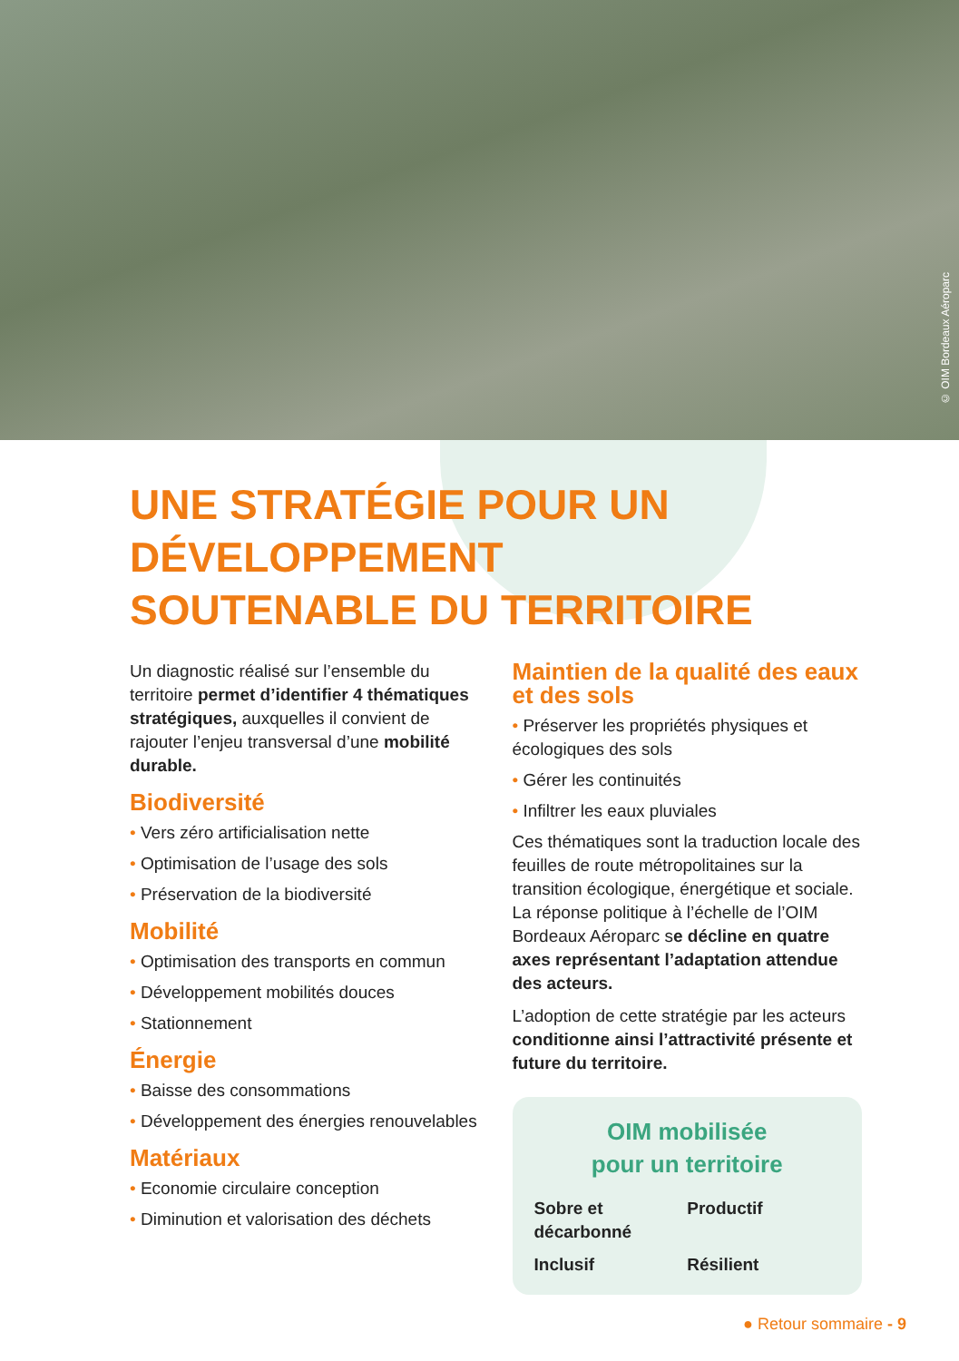© OIM Bordeaux Aéroparc
UNE STRATÉGIE POUR UN DÉVELOPPEMENT
SOUTENABLE DU TERRITOIRE
Un diagnostic réalisé sur l’ensemble du territoire permet d’identifier 4 thématiques stratégiques, auxquelles il convient de rajouter l’enjeu transversal d’une mobilité durable.
Biodiversité
• Vers zéro artificialisation nette
• Optimisation de l’usage des sols
• Préservation de la biodiversité
Mobilité
• Optimisation des transports en commun
• Développement mobilités douces
• Stationnement
Énergie
• Baisse des consommations
• Développement des énergies renouvelables
Matériaux
• Economie circulaire conception
• Diminution et valorisation des déchets
Maintien de la qualité des eaux et des sols
• Préserver les propriétés physiques et écologiques des sols
• Gérer les continuités
• Infiltrer les eaux pluviales
Ces thématiques sont la traduction locale des feuilles de route métropolitaines sur la transition écologique, énergétique et sociale. La réponse politique à l’échelle de l’OIM Bordeaux Aéroparc se décline en quatre axes représentant l’adaptation attendue des acteurs.
L’adoption de cette stratégie par les acteurs conditionne ainsi l’attractivité présente et future du territoire.
OIM mobilisée
pour un territoire
Sobre et décarbonné Productif Inclusif Résilient
● Retour sommaire - 9